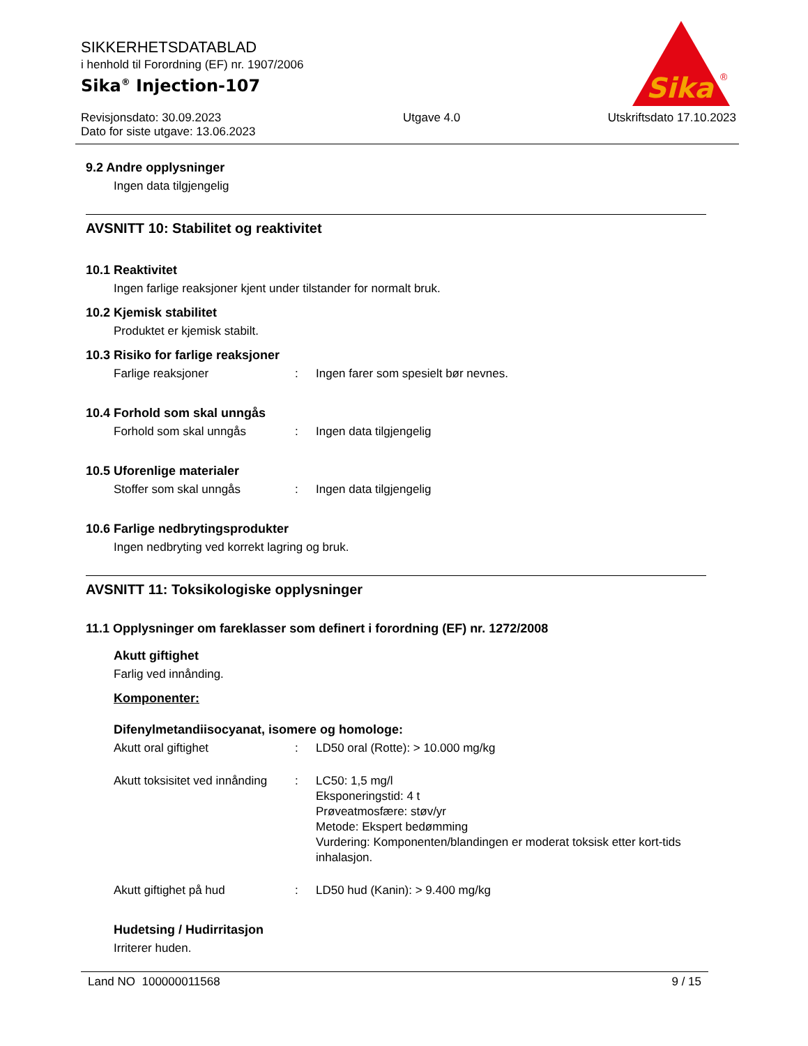SIKKERHETSDATABLAD
i henhold til Forordning (EF) nr. 1907/2006
Sika<sup>®</sup> Injection-107
Revisjonsdato: 30.09.2023
Dato for siste utgave: 13.06.2023
Utgave 4.0 Utskriftsdato 17.10.2023
Sika
®
9.2 Andre opplysninger
Ingen data tilgjengelig
AVSNITT 10: Stabilitet og reaktivitet
10.1 Reaktivitet
Ingen farlige reaksjoner kjent under tilstander for normalt bruk.
10.2 Kjemisk stabilitet
Produktet er kjemisk stabilt.
10.3 Risiko for farlige reaksjoner
Farlige reaksjoner : Ingen farer som spesielt bør nevnes.
10.4 Forhold som skal unngås
Forhold som skal unngås : Ingen data tilgjengelig
10.5 Uforenlige materialer
Stoffer som skal unngås : Ingen data tilgjengelig
10.6 Farlige nedbrytingsprodukter
Ingen nedbryting ved korrekt lagring og bruk.
AVSNITT 11: Toksikologiske opplysninger
11.1 Opplysninger om fareklasser som definert i forordning (EF) nr. 1272/2008
Akutt giftighet
Farlig ved innånding.
Komponenter:
Difenylmetandiisocyanat, isomere og homologe:
Akutt oral giftighet : LD50 oral (Rotte): > 10.000 mg/kg
Akutt toksisitet ved innånding
: LC50: 1,5 mg/l
Eksponeringstid: 4 t
Prøveatmosfære: støv/yr
Metode: Ekspert bedømming
Vurdering: Komponenten/blandingen er moderat toksisk etter kort-tids inhalasjon.
Akutt giftighet på hud : LD50 hud (Kanin): > 9.400 mg/kg
Hudetsing / Hudirritasjon
Irriterer huden.
Land NO 100000011568 9 / 15